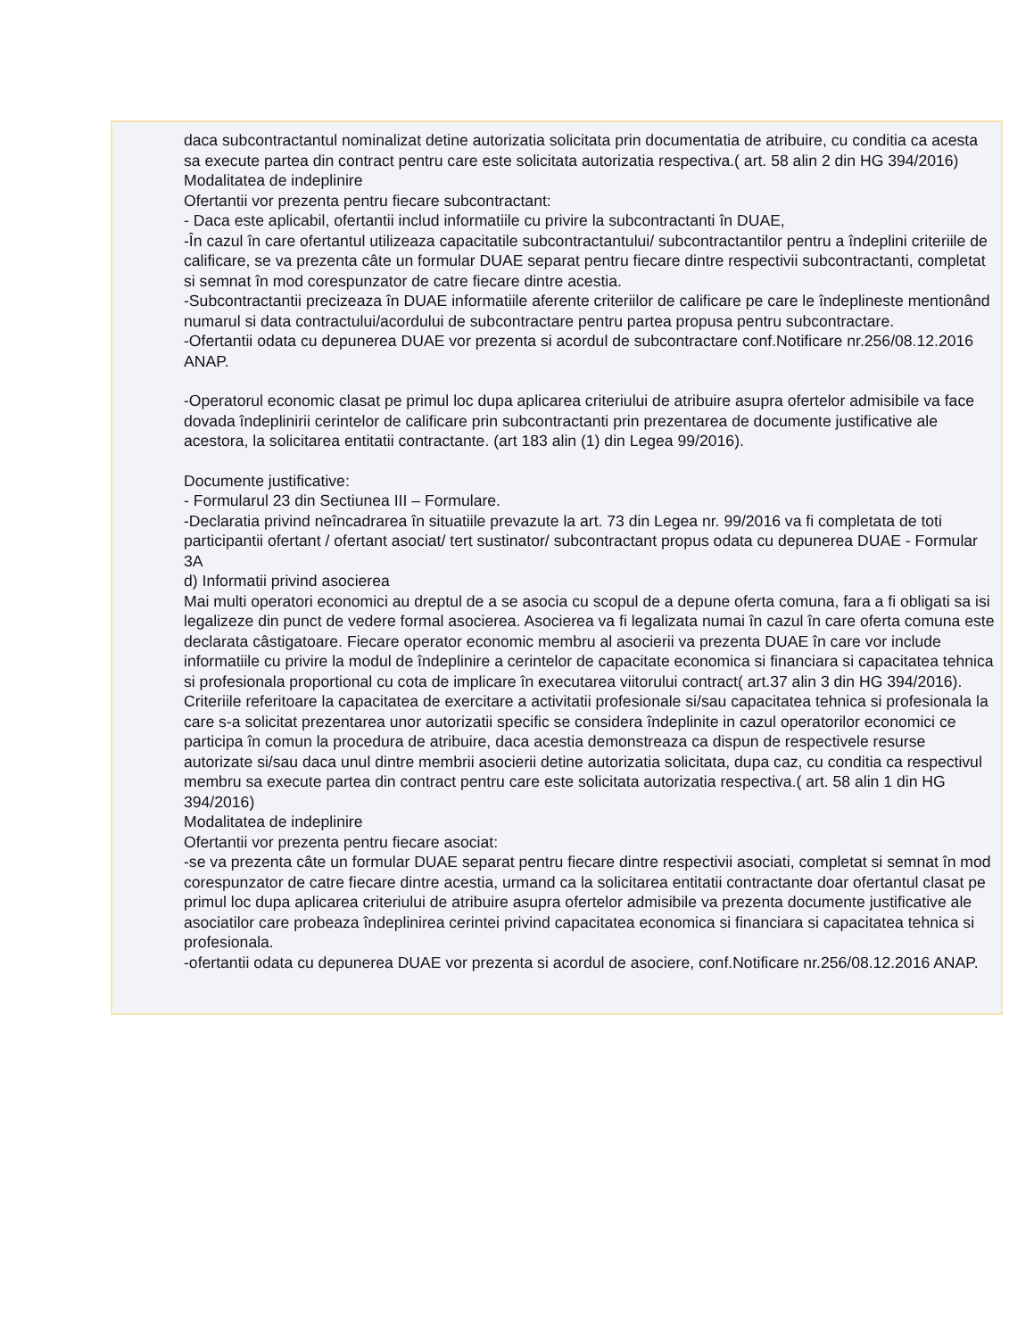daca subcontractantul nominalizat detine autorizatia solicitata prin documentatia de atribuire, cu conditia ca acesta sa execute partea din contract pentru care este solicitata autorizatia respectiva.( art. 58 alin 2 din HG 394/2016)
Modalitatea de indeplinire
Ofertantii vor prezenta pentru fiecare subcontractant:
- Daca este aplicabil, ofertantii includ informatiile cu privire la subcontractanti în DUAE,
-În cazul în care ofertantul utilizeaza capacitatile subcontractantului/ subcontractantilor pentru a îndeplini criteriile de calificare, se va prezenta câte un formular DUAE separat pentru fiecare dintre respectivii subcontractanti, completat si semnat în mod corespunzator de catre fiecare dintre acestia.
-Subcontractantii precizeaza în DUAE informatiile aferente criteriilor de calificare pe care le îndeplineste mentionând numarul si data contractului/acordului de subcontractare pentru partea propusa pentru subcontractare.
-Ofertantii odata cu depunerea DUAE vor prezenta si acordul de subcontractare conf.Notificare nr.256/08.12.2016 ANAP.
-Operatorul economic clasat pe primul loc dupa aplicarea criteriului de atribuire asupra ofertelor admisibile va face dovada îndeplinirii cerintelor de calificare prin subcontractanti prin prezentarea de documente justificative ale acestora, la solicitarea entitatii contractante. (art 183 alin (1) din Legea 99/2016).
Documente justificative:
- Formularul 23 din Sectiunea III – Formulare.
-Declaratia privind neîncadrarea în situatiile prevazute la art. 73 din Legea nr. 99/2016 va fi completata de toti participantii ofertant / ofertant asociat/ tert sustinator/ subcontractant propus odata cu depunerea DUAE - Formular 3A
d) Informatii privind asocierea
Mai multi operatori economici au dreptul de a se asocia cu scopul de a depune oferta comuna, fara a fi obligati sa isi legalizeze din punct de vedere formal asocierea. Asocierea va fi legalizata numai în cazul în care oferta comuna este declarata câstigatoare. Fiecare operator economic membru al asocierii va prezenta DUAE în care vor include informatiile cu privire la modul de îndeplinire a cerintelor de capacitate economica si financiara si capacitatea tehnica si profesionala proportional cu cota de implicare în executarea viitorului contract( art.37 alin 3 din HG 394/2016).
Criteriile referitoare la capacitatea de exercitare a activitatii profesionale si/sau capacitatea tehnica si profesionala la care s-a solicitat prezentarea unor autorizatii specific se considera îndeplinite in cazul operatorilor economici ce participa în comun la procedura de atribuire, daca acestia demonstreaza ca dispun de respectivele resurse autorizate si/sau daca unul dintre membrii asocierii detine autorizatia solicitata, dupa caz, cu conditia ca respectivul membru sa execute partea din contract pentru care este solicitata autorizatia respectiva.( art. 58 alin 1 din HG 394/2016)
Modalitatea de indeplinire
Ofertantii vor prezenta pentru fiecare asociat:
-se va prezenta câte un formular DUAE separat pentru fiecare dintre respectivii asociati, completat si semnat în mod corespunzator de catre fiecare dintre acestia, urmand ca la solicitarea entitatii contractante doar ofertantul clasat pe primul loc dupa aplicarea criteriului de atribuire asupra ofertelor admisibile va prezenta documente justificative ale asociatilor care probeaza îndeplinirea cerintei privind capacitatea economica si financiara si capacitatea tehnica si profesionala.
-ofertantii odata cu depunerea DUAE vor prezenta si acordul de asociere, conf.Notificare nr.256/08.12.2016 ANAP.